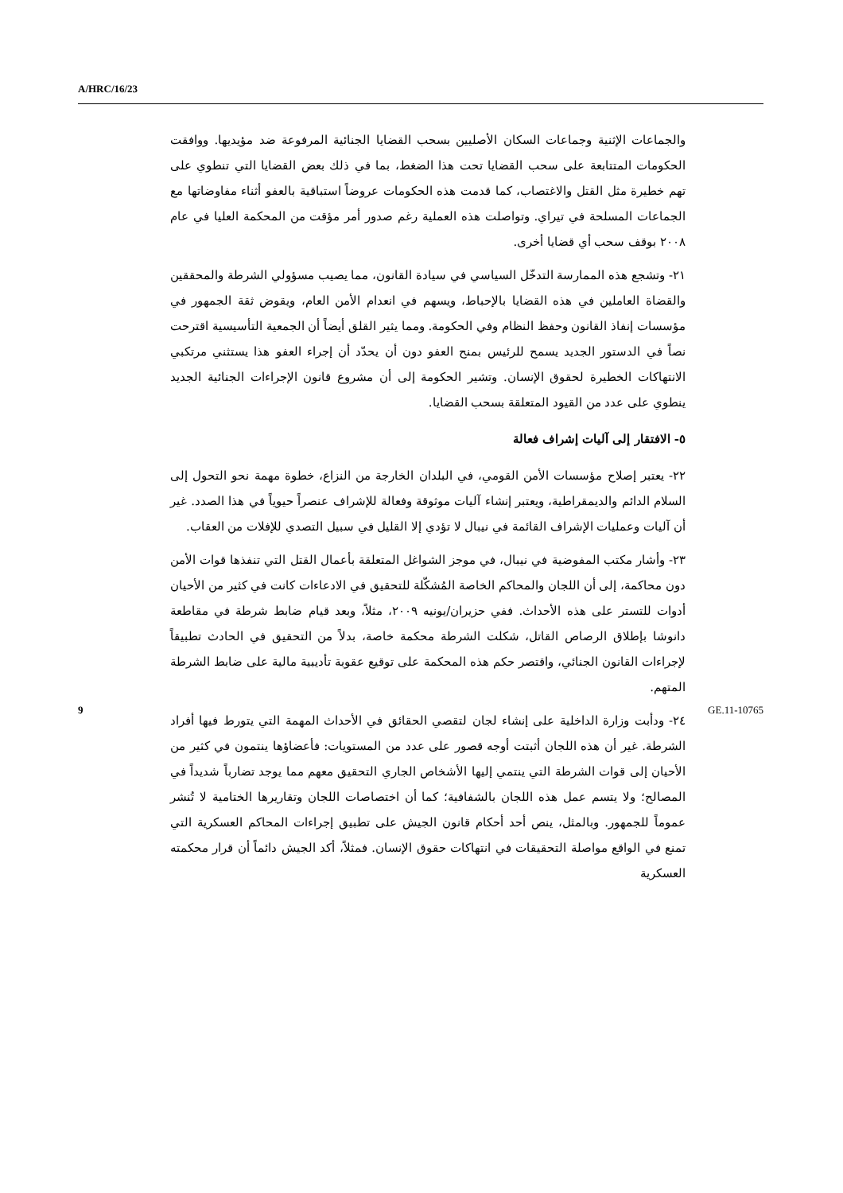A/HRC/16/23
والجماعات الإثنية وجماعات السكان الأصليين بسحب القضايا الجنائية المرفوعة ضد مؤيديها. ووافقت الحكومات المتتابعة على سحب القضايا تحت هذا الضغط، بما في ذلك بعض القضايا التي تنطوي على تهم خطيرة مثل القتل والاغتصاب، كما قدمت هذه الحكومات عروضاً استباقية بالعفو أثناء مفاوضاتها مع الجماعات المسلحة في تيراي. وتواصلت هذه العملية رغم صدور أمر مؤقت من المحكمة العليا في عام ٢٠٠٨ بوقف سحب أي قضايا أخرى.
٢١- وتشجع هذه الممارسة التدخّل السياسي في سيادة القانون، مما يصيب مسؤولي الشرطة والمحققين والقضاة العاملين في هذه القضايا بالإحباط، ويسهم في انعدام الأمن العام، ويقوض ثقة الجمهور في مؤسسات إنفاذ القانون وحفظ النظام وفي الحكومة. ومما يثير القلق أيضاً أن الجمعية التأسيسية اقترحت نصاً في الدستور الجديد يسمح للرئيس بمنح العفو دون أن يحدّد أن إجراء العفو هذا يستثني مرتكبي الانتهاكات الخطيرة لحقوق الإنسان. وتشير الحكومة إلى أن مشروع قانون الإجراءات الجنائية الجديد ينطوي على عدد من القيود المتعلقة بسحب القضايا.
٥- الافتقار إلى آليات إشراف فعالة
٢٢- يعتبر إصلاح مؤسسات الأمن القومي، في البلدان الخارجة من النزاع، خطوة مهمة نحو التحول إلى السلام الدائم والديمقراطية، ويعتبر إنشاء آليات موثوقة وفعالة للإشراف عنصراً حيوياً في هذا الصدد. غير أن آليات وعمليات الإشراف القائمة في نيبال لا تؤدي إلا القليل في سبيل التصدي للإفلات من العقاب.
٢٣- وأشار مكتب المفوضية في نيبال، في موجز الشواغل المتعلقة بأعمال القتل التي تنفذها قوات الأمن دون محاكمة، إلى أن اللجان والمحاكم الخاصة المُشكّلة للتحقيق في الادعاءات كانت في كثير من الأحيان أدوات للتستر على هذه الأحداث. ففي حزيران/يونيه ٢٠٠٩، مثلاً، وبعد قيام ضابط شرطة في مقاطعة دانوشا بإطلاق الرصاص القاتل، شكلت الشرطة محكمة خاصة، بدلاً من التحقيق في الحادث تطبيقاً لإجراءات القانون الجنائي، واقتصر حكم هذه المحكمة على توقيع عقوبة تأديبية مالية على ضابط الشرطة المتهم.
٢٤- ودأبت وزارة الداخلية على إنشاء لجان لتقصي الحقائق في الأحداث المهمة التي يتورط فيها أفراد الشرطة. غير أن هذه اللجان أثبتت أوجه قصور على عدد من المستويات: فأعضاؤها ينتمون في كثير من الأحيان إلى قوات الشرطة التي ينتمي إليها الأشخاص الجاري التحقيق معهم مما يوجد تضارباً شديداً في المصالح؛ ولا يتسم عمل هذه اللجان بالشفافية؛ كما أن اختصاصات اللجان وتقاريرها الختامية لا تُنشر عموماً للجمهور. وبالمثل، ينص أحد أحكام قانون الجيش على تطبيق إجراءات المحاكم العسكرية التي تمنع في الواقع مواصلة التحقيقات في انتهاكات حقوق الإنسان. فمثلاً، أكد الجيش دائماً أن قرار محكمته العسكرية
9 GE.11-10765